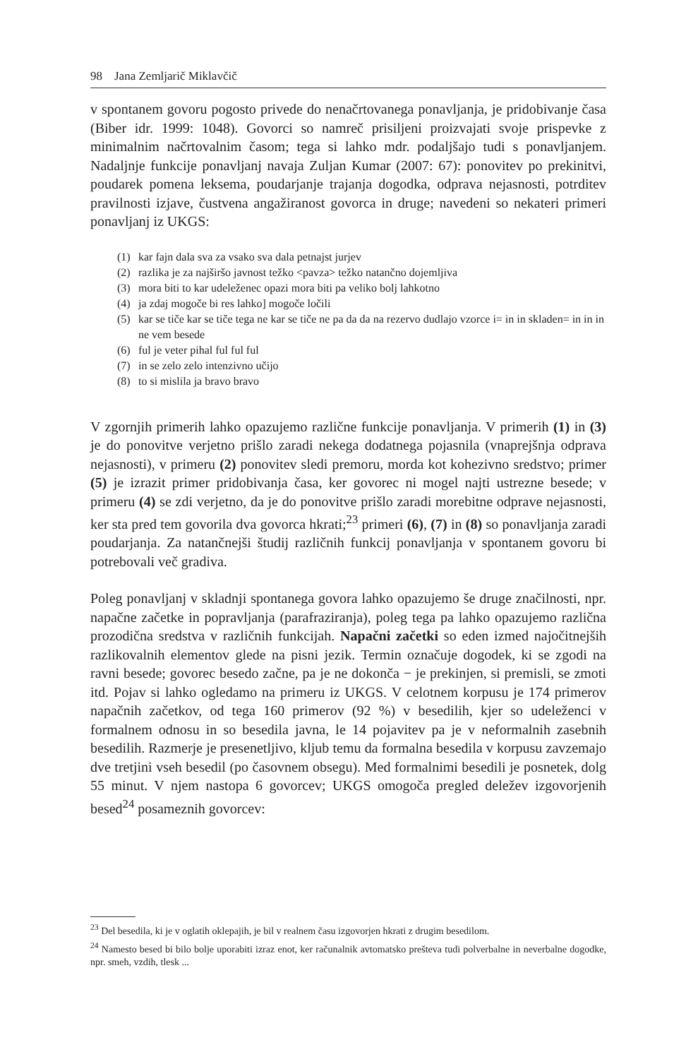98 Jana Zemljarič Miklavčič
v spontanem govoru pogosto privede do nenačrtovanega ponavljanja, je pridobivanje časa (Biber idr. 1999: 1048). Govorci so namreč prisiljeni proizvajati svoje prispevke z minimalnim načrtovalnim časom; tega si lahko mdr. podaljšajo tudi s ponavljanjem. Nadaljnje funkcije ponavljanj navaja Zuljan Kumar (2007: 67): ponovitev po prekinitvi, poudarek pomena leksema, poudarjanje trajanja dogodka, odprava nejasnosti, potrditev pravilnosti izjave, čustvena angažiranost govorca in druge; navedeni so nekateri primeri ponavljanj iz UKGS:
(1) kar fajn dala sva za vsako sva dala petnajst jurjev
(2) razlika je za najširšo javnost težko <pavza> težko natančno dojemljiva
(3) mora biti to kar udeleženec opazi mora biti pa veliko bolj lahkotno
(4) ja zdaj mogoče bi res lahko] mogoče ločili
(5) kar se tiče kar se tiče tega ne kar se tiče ne pa da da na rezervo dudlajo vzorce i= in in skladen= in in in ne vem besede
(6) ful je veter pihal ful ful ful
(7) in se zelo zelo intenzivno učijo
(8) to si mislila ja bravo bravo
V zgornjih primerih lahko opazujemo različne funkcije ponavljanja. V primerih (1) in (3) je do ponovitve verjetno prišlo zaradi nekega dodatnega pojasnila (vnaprejšnja odprava nejasnosti), v primeru (2) ponovitev sledi premoru, morda kot kohezivno sredstvo; primer (5) je izrazit primer pridobivanja časa, ker govorec ni mogel najti ustrezne besede; v primeru (4) se zdi verjetno, da je do ponovitve prišlo zaradi morebitne odprave nejasnosti, ker sta pred tem govorila dva govorca hkrati;<sup>23</sup> primeri (6), (7) in (8) so ponavljanja zaradi poudarjanja. Za natančnejši študij različnih funkcij ponavljanja v spontanem govoru bi potrebovali več gradiva.
Poleg ponavljanj v skladnji spontanega govora lahko opazujemo še druge značilnosti, npr. napačne začetke in popravljanja (parafraziranja), poleg tega pa lahko opazujemo različna prozodična sredstva v različnih funkcijah. Napačni začetki so eden izmed najočitnejših razlikovalnih elementov glede na pisni jezik. Termin označuje dogodek, ki se zgodi na ravni besede; govorec besedo začne, pa je ne dokonča − je prekinjen, si premisli, se zmoti itd. Pojav si lahko ogledamo na primeru iz UKGS. V celotnem korpusu je 174 primerov napačnih začetkov, od tega 160 primerov (92 %) v besedilih, kjer so udeleženci v formalnem odnosu in so besedila javna, le 14 pojavitev pa je v neformalnih zasebnih besedilih. Razmerje je presenetljivo, kljub temu da formalna besedila v korpusu zavzemajo dve tretjini vseh besedil (po časovnem obsegu). Med formalnimi besedili je posnetek, dolg 55 minut. V njem nastopa 6 govorcev; UKGS omogoča pregled deležev izgovorjenih besed<sup>24</sup> posameznih govorcev:
<sup>23</sup> Del besedila, ki je v oglatih oklepajih, je bil v realnem času izgovorjen hkrati z drugim besedilom.
<sup>24</sup> Namesto besed bi bilo bolje uporabiti izraz enot, ker računalnik avtomatsko prešteva tudi polverbalne in neverbalne dogodke, npr. smeh, vzdih, tlesk ...